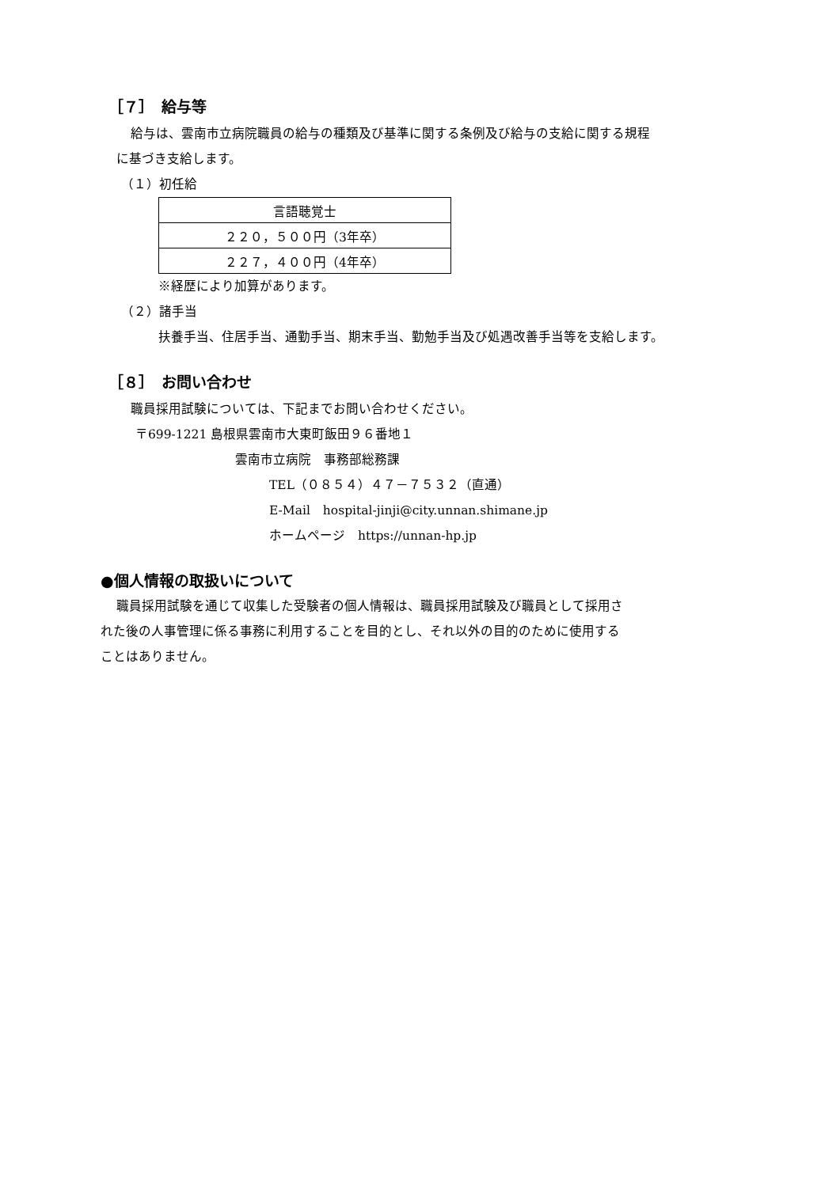［７］　給与等
給与は、雲南市立病院職員の給与の種類及び基準に関する条例及び給与の支給に関する規程
に基づき支給します。
（１）初任給
| 言語聴覚士 |
| ２２０，５００円（3年卒） |
| ２２７，４００円（4年卒） |
※経歴により加算があります。
（２）諸手当
扶養手当、住居手当、通勤手当、期末手当、勤勉手当及び処遇改善手当等を支給します。
［８］　お問い合わせ
職員採用試験については、下記までお問い合わせください。
〒699-1221 島根県雲南市大東町飯田９６番地１
雲南市立病院　事務部総務課
TEL（０８５４）４７－７５３２（直通）
E-Mail　hospital-jinji@city.unnan.shimane.jp
ホームページ　https://unnan-hp.jp
●個人情報の取扱いについて
職員採用試験を通じて収集した受験者の個人情報は、職員採用試験及び職員として採用さ
れた後の人事管理に係る事務に利用することを目的とし、それ以外の目的のために使用する
ことはありません。